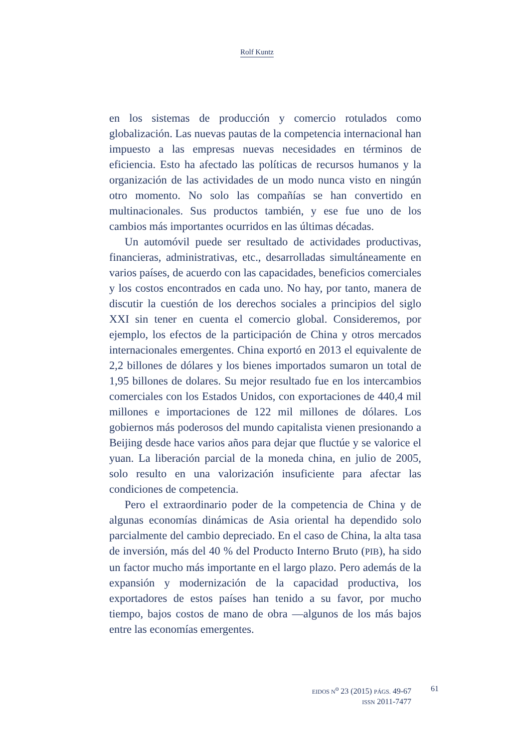Rolf Kuntz
en los sistemas de producción y comercio rotulados como globalización. Las nuevas pautas de la competencia internacional han impuesto a las empresas nuevas necesidades en términos de eficiencia. Esto ha afectado las políticas de recursos humanos y la organización de las actividades de un modo nunca visto en ningún otro momento. No solo las compañías se han convertido en multinacionales. Sus productos también, y ese fue uno de los cambios más importantes ocurridos en las últimas décadas.
Un automóvil puede ser resultado de actividades productivas, financieras, administrativas, etc., desarrolladas simultáneamente en varios países, de acuerdo con las capacidades, beneficios comerciales y los costos encontrados en cada uno. No hay, por tanto, manera de discutir la cuestión de los derechos sociales a principios del siglo XXI sin tener en cuenta el comercio global. Consideremos, por ejemplo, los efectos de la participación de China y otros mercados internacionales emergentes. China exportó en 2013 el equivalente de 2,2 billones de dólares y los bienes importados sumaron un total de 1,95 billones de dolares. Su mejor resultado fue en los intercambios comerciales con los Estados Unidos, con exportaciones de 440,4 mil millones e importaciones de 122 mil millones de dólares. Los gobiernos más poderosos del mundo capitalista vienen presionando a Beijing desde hace varios años para dejar que fluctúe y se valorice el yuan. La liberación parcial de la moneda china, en julio de 2005, solo resulto en una valorización insuficiente para afectar las condiciones de competencia.
Pero el extraordinario poder de la competencia de China y de algunas economías dinámicas de Asia oriental ha dependido solo parcialmente del cambio depreciado. En el caso de China, la alta tasa de inversión, más del 40 % del Producto Interno Bruto (PIB), ha sido un factor mucho más importante en el largo plazo. Pero además de la expansión y modernización de la capacidad productiva, los exportadores de estos países han tenido a su favor, por mucho tiempo, bajos costos de mano de obra —algunos de los más bajos entre las economías emergentes.
EIDOS N<sup>o</sup> 23 (2015) PÁGS. 49-67
ISSN 2011-7477
61